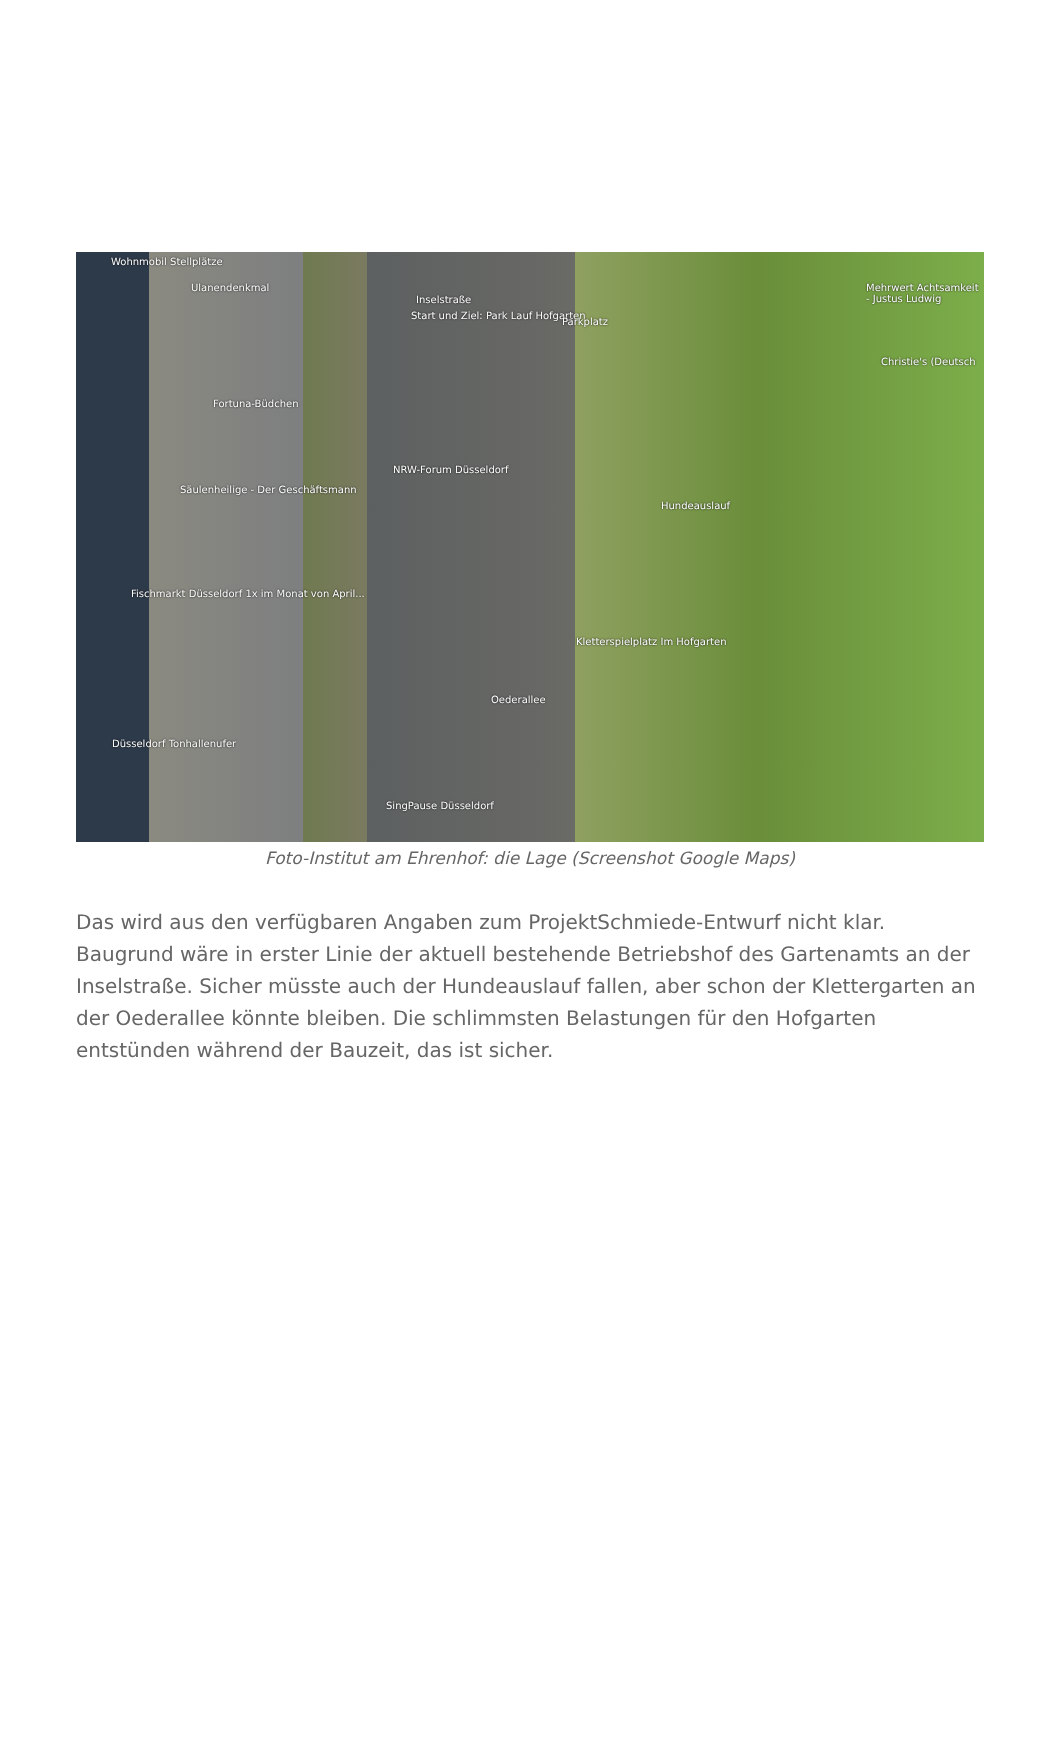Wohnmobil Stellplätze
Ulanendenkmal
Inselstraße
Start und Ziel: Park Lauf Hofgarten
Parkplatz
Mehrwert Achtsamkeit - Justus Ludwig
Christie's (Deutsch
Fortuna-Büdchen
NRW-Forum Düsseldorf
Säulenheilige - Der Geschäftsmann
Hundeauslauf
Fischmarkt Düsseldorf 1x im Monat von April...
Kletterspielplatz Im Hofgarten
Oederallee
Düsseldorf Tonhallenufer
SingPause Düsseldorf
Foto-Institut am Ehrenhof: die Lage (Screenshot Google Maps)
Das wird aus den verfügbaren Angaben zum ProjektSchmiede-Entwurf nicht klar. Baugrund wäre in erster Linie der aktuell bestehende Betriebshof des Gartenamts an der Inselstraße. Sicher müsste auch der Hundeauslauf fallen, aber schon der Klettergarten an der Oederallee könnte bleiben. Die schlimmsten Belastungen für den Hofgarten entstünden während der Bauzeit, das ist sicher.